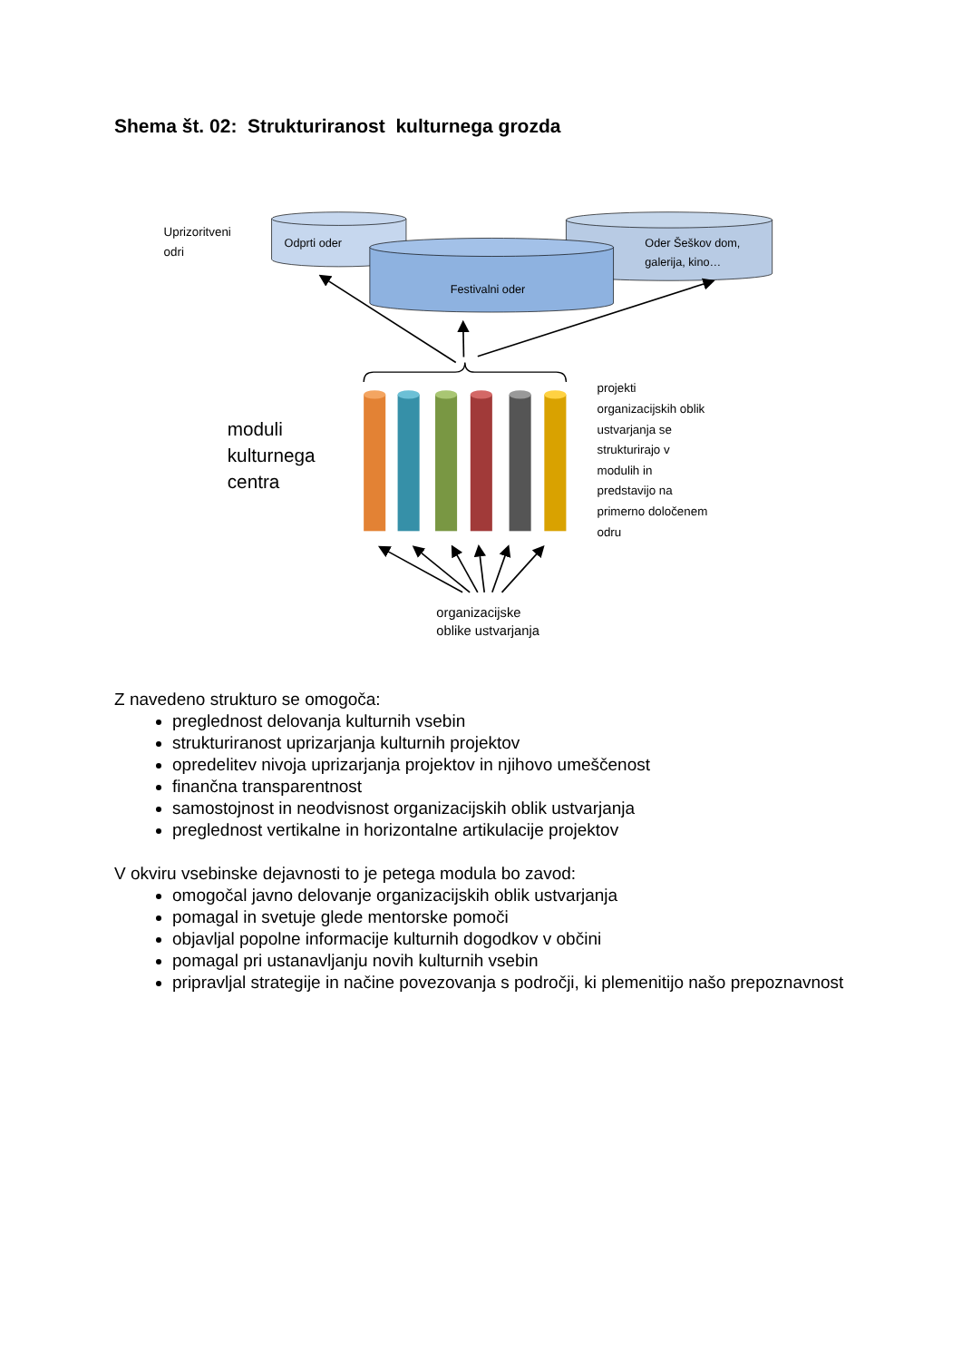Shema št. 02: Strukturiranost kulturnega grozda
Uprizoritveni
odri
Odprti oder
Oder Šeškov dom,
galerija, kino…
Festivalni oder
moduli
kulturnega
centra
projekti
organizacijskih oblik
ustvarjanja se
strukturirajo v
modulih in
predstavijo na
primerno določenem
odru
organizacijske
oblike ustvarjanja
Z navedeno strukturo se omogoča:
preglednost delovanja kulturnih vsebin
strukturiranost uprizarjanja kulturnih projektov
opredelitev nivoja uprizarjanja projektov in njihovo umeščenost
finančna transparentnost
samostojnost in neodvisnost organizacijskih oblik ustvarjanja
preglednost vertikalne in horizontalne artikulacije projektov
V okviru vsebinske dejavnosti to je petega modula bo zavod:
omogočal javno delovanje organizacijskih oblik ustvarjanja
pomagal in svetuje glede mentorske pomoči
objavljal popolne informacije kulturnih dogodkov v občini
pomagal pri ustanavljanju novih kulturnih vsebin
pripravljal strategije in načine povezovanja s področji, ki plemenitijo našo prepoznavnost